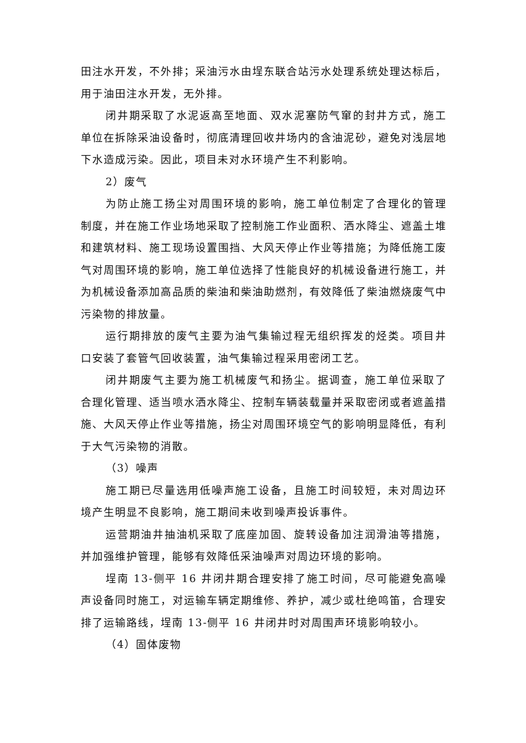田注水开发，不外排；采油污水由埕东联合站污水处理系统处理达标后，用于油田注水开发，无外排。
闭井期采取了水泥返高至地面、双水泥塞防气窜的封井方式，施工单位在拆除采油设备时，彻底清理回收井场内的含油泥砂，避免对浅层地下水造成污染。因此，项目未对水环境产生不利影响。
2）废气
为防止施工扬尘对周围环境的影响，施工单位制定了合理化的管理制度，并在施工作业场地采取了控制施工作业面积、洒水降尘、遮盖土堆和建筑材料、施工现场设置围挡、大风天停止作业等措施；为降低施工废气对周围环境的影响，施工单位选择了性能良好的机械设备进行施工，并为机械设备添加高品质的柴油和柴油助燃剂，有效降低了柴油燃烧废气中污染物的排放量。
运行期排放的废气主要为油气集输过程无组织挥发的烃类。项目井口安装了套管气回收装置，油气集输过程采用密闭工艺。
闭井期废气主要为施工机械废气和扬尘。据调查，施工单位采取了合理化管理、适当喷水洒水降尘、控制车辆装载量并采取密闭或者遮盖措施、大风天停止作业等措施，扬尘对周围环境空气的影响明显降低，有利于大气污染物的消散。
（3）噪声
施工期已尽量选用低噪声施工设备，且施工时间较短，未对周边环境产生明显不良影响，施工期间未收到噪声投诉事件。
运营期油井抽油机采取了底座加固、旋转设备加注润滑油等措施，并加强维护管理，能够有效降低采油噪声对周边环境的影响。
埕南 13-侧平 16 井闭井期合理安排了施工时间，尽可能避免高噪声设备同时施工，对运输车辆定期维修、养护，减少或杜绝鸣笛，合理安排了运输路线，埕南 13-侧平 16 井闭井时对周围声环境影响较小。
（4）固体废物